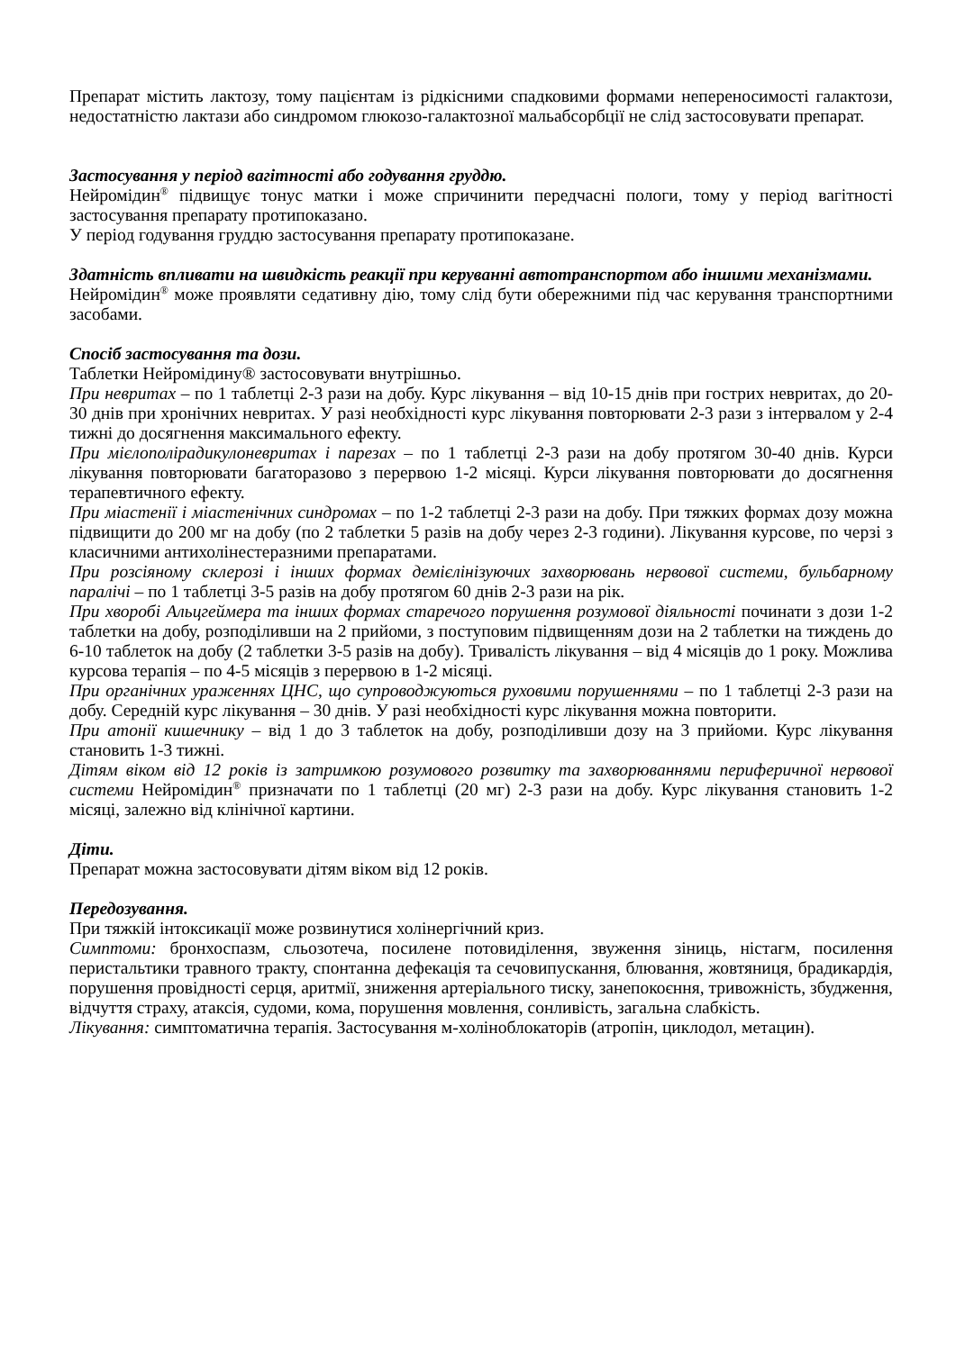Препарат містить лактозу, тому пацієнтам із рідкісними спадковими формами непереносимості галактози, недостатністю лактази або синдромом глюкозо-галактозної мальабсорбції не слід застосовувати препарат.
Застосування у період вагітності або годування груддю.
Нейромідин<sup>®</sup> підвищує тонус матки і може спричинити передчасні пологи, тому у період вагітності застосування препарату протипоказано.
У період годування груддю застосування препарату протипоказане.
Здатність впливати на швидкість реакції при керуванні автотранспортом або іншими механізмами.
Нейромідин<sup>®</sup> може проявляти седативну дію, тому слід бути обережними під час керування транспортними засобами.
Спосіб застосування та дози.
Таблетки Нейромідину® застосовувати внутрішньо.
При невритах – по 1 таблетці 2-3 рази на добу. Курс лікування – від 10-15 днів при гострих невритах, до 20-30 днів при хронічних невритах. У разі необхідності курс лікування повторювати 2-3 рази з інтервалом у 2-4 тижні до досягнення максимального ефекту.
При мієлополірадикулоневритах і парезах – по 1 таблетці 2-3 рази на добу протягом 30-40 днів. Курси лікування повторювати багаторазово з перервою 1-2 місяці. Курси лікування повторювати до досягнення терапевтичного ефекту.
При міастенії і міастенічних синдромах – по 1-2 таблетці 2-3 рази на добу. При тяжких формах дозу можна підвищити до 200 мг на добу (по 2 таблетки 5 разів на добу через 2-3 години). Лікування курсове, по черзі з класичними антихолінестеразними препаратами.
При розсіяному склерозі і інших формах демієлінізуючих захворювань нервової системи, бульбарному паралічі – по 1 таблетці 3-5 разів на добу протягом 60 днів 2-3 рази на рік.
При хворобі Альцгеймера та інших формах старечого порушення розумової діяльності починати з дози 1-2 таблетки на добу, розподіливши на 2 прийоми, з поступовим підвищенням дози на 2 таблетки на тиждень до 6-10 таблеток на добу (2 таблетки 3-5 разів на добу). Тривалість лікування – від 4 місяців до 1 року. Можлива курсова терапія – по 4-5 місяців з перервою в 1-2 місяці.
При органічних ураженнях ЦНС, що супроводжуються руховими порушеннями – по 1 таблетці 2-3 рази на добу. Середній курс лікування – 30 днів. У разі необхідності курс лікування можна повторити.
При атонії кишечнику – від 1 до 3 таблеток на добу, розподіливши дозу на 3 прийоми. Курс лікування становить 1-3 тижні.
Дітям віком від 12 років із затримкою розумового розвитку та захворюваннями периферичної нервової системи Нейромідин<sup>®</sup> призначати по 1 таблетці (20 мг) 2-3 рази на добу. Курс лікування становить 1-2 місяці, залежно від клінічної картини.
Діти.
Препарат можна застосовувати дітям віком від 12 років.
Передозування.
При тяжкій інтоксикації може розвинутися холінергічний криз.
Симптоми: бронхоспазм, сльозотеча, посилене потовиділення, звуження зіниць, ністагм, посилення перистальтики травного тракту, спонтанна дефекація та сечовипускання, блювання, жовтяниця, брадикардія, порушення провідності серця, аритмії, зниження артеріального тиску, занепокоєння, тривожність, збудження, відчуття страху, атаксія, судоми, кома, порушення мовлення, сонливість, загальна слабкість.
Лікування: симптоматична терапія. Застосування м-холіноблокаторів (атропін, циклодол, метацин).